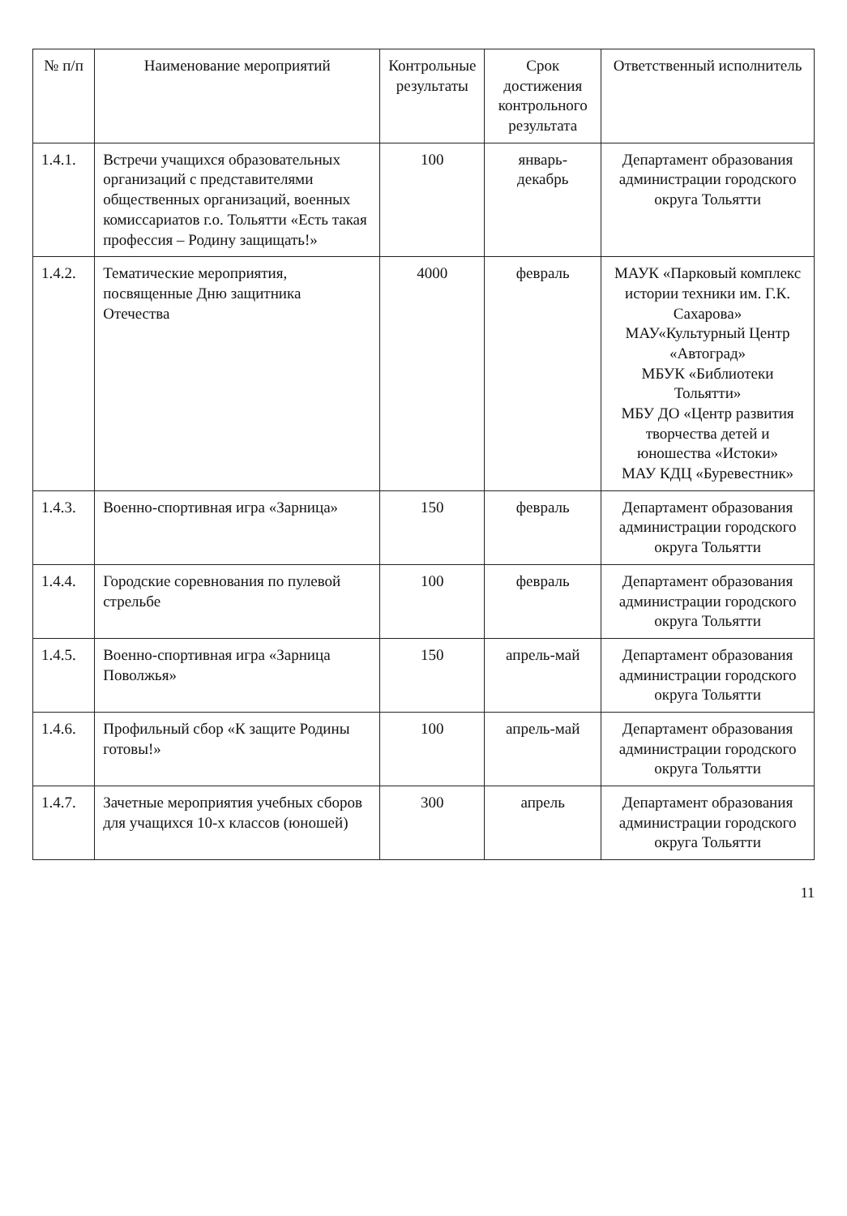| № п/п | Наименование мероприятий | Контрольные результаты | Срок достижения контрольного результата | Ответственный исполнитель |
| --- | --- | --- | --- | --- |
| 1.4.1. | Встречи учащихся образовательных организаций с представителями общественных организаций, военных комиссариатов г.о. Тольятти «Есть такая профессия – Родину защищать!» | 100 | январь-декабрь | Департамент образования администрации городского округа Тольятти |
| 1.4.2. | Тематические мероприятия, посвященные Дню защитника Отечества | 4000 | февраль | МАУК «Парковый комплекс истории техники им. Г.К. Сахарова» МАУ«Культурный Центр «Автоград» МБУК «Библиотеки Тольятти» МБУ ДО «Центр развития творчества детей и юношества «Истоки» МАУ КДЦ «Буревестник» |
| 1.4.3. | Военно-спортивная игра «Зарница» | 150 | февраль | Департамент образования администрации городского округа Тольятти |
| 1.4.4. | Городские соревнования по пулевой стрельбе | 100 | февраль | Департамент образования администрации городского округа Тольятти |
| 1.4.5. | Военно-спортивная игра «Зарница Поволжья» | 150 | апрель-май | Департамент образования администрации городского округа Тольятти |
| 1.4.6. | Профильный сбор «К защите Родины готовы!» | 100 | апрель-май | Департамент образования администрации городского округа Тольятти |
| 1.4.7. | Зачетные мероприятия учебных сборов для учащихся 10-х классов (юношей) | 300 | апрель | Департамент образования администрации городского округа Тольятти |
11